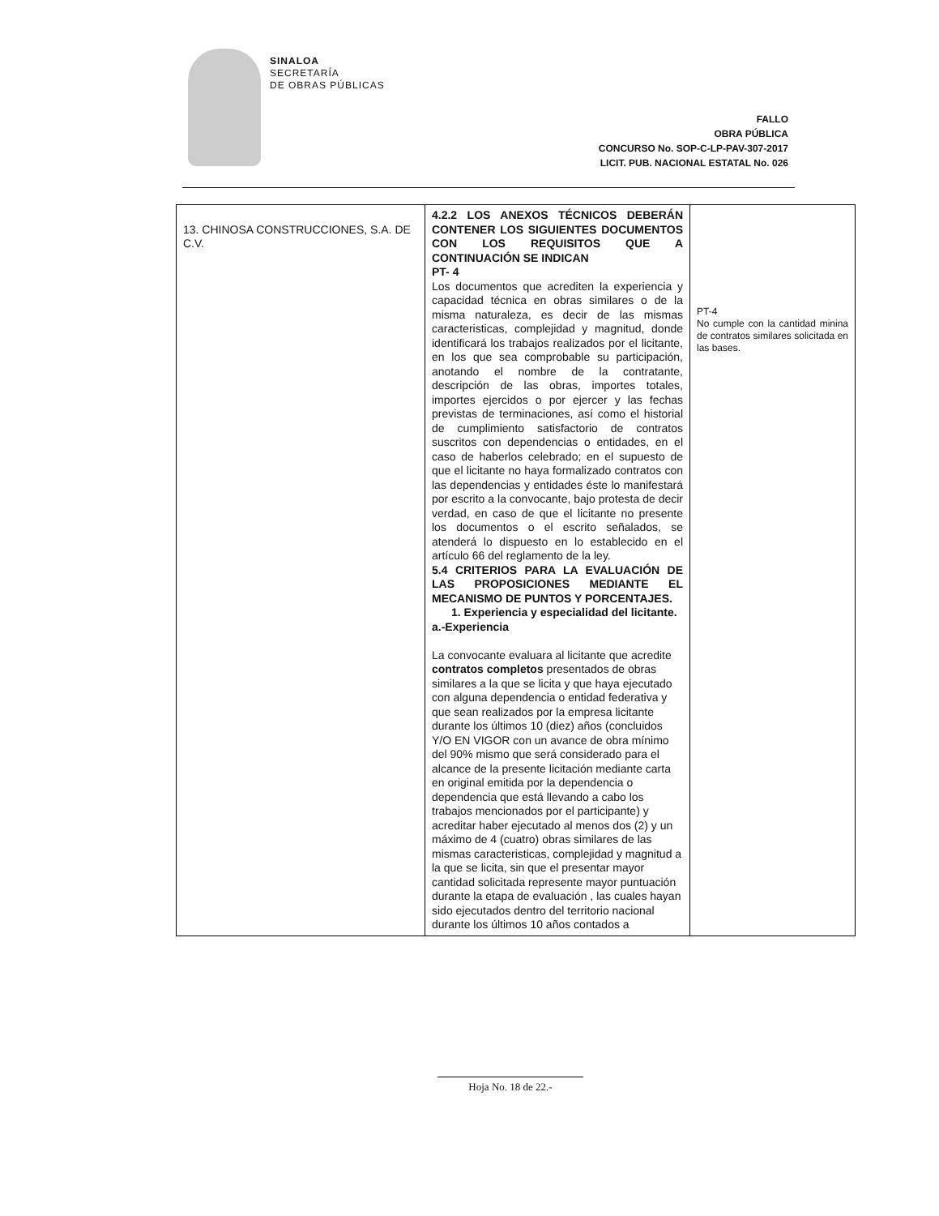SINALOA
SECRETARÍA
DE OBRAS PÚBLICAS
FALLO
OBRA PÚBLICA
CONCURSO No. SOP-C-LP-PAV-307-2017
LICIT. PUB. NACIONAL ESTATAL No. 026
| 13. CHINOSA CONSTRUCCIONES, S.A. DE C.V. | 4.2.2 LOS ANEXOS TÉCNICOS DEBERÁN CONTENER LOS SIGUIENTES DOCUMENTOS CON LOS REQUISITOS QUE A CONTINUACIÓN SE INDICAN PT- 4 Los documentos que acrediten la experiencia y capacidad técnica en obras similares o de la misma naturaleza, es decir de las mismas caracteristicas, complejidad y magnitud, donde identificará los trabajos realizados por el licitante, en los que sea comprobable su participación, anotando el nombre de la contratante, descripción de las obras, importes totales, importes ejercidos o por ejercer y las fechas previstas de terminaciones, así como el historial de cumplimiento satisfactorio de contratos suscritos con dependencias o entidades, en el caso de haberlos celebrado; en el supuesto de que el licitante no haya formalizado contratos con las dependencias y entidades éste lo manifestará por escrito a la convocante, bajo protesta de decir verdad, en caso de que el licitante no presente los documentos o el escrito señalados, se atenderá lo dispuesto en lo establecido en el artículo 66 del reglamento de la ley. 5.4 CRITERIOS PARA LA EVALUACIÓN DE LAS PROPOSICIONES MEDIANTE EL MECANISMO DE PUNTOS Y PORCENTAJES. 1. Experiencia y especialidad del licitante. a.-Experiencia La convocante evaluara al licitante que acredite contratos completos presentados de obras similares a la que se licita y que haya ejecutado con alguna dependencia o entidad federativa y que sean realizados por la empresa licitante durante los últimos 10 (diez) años (concluidos Y/O EN VIGOR con un avance de obra mínimo del 90% mismo que será considerado para el alcance de la presente licitación mediante carta en original emitida por la dependencia o dependencia que está llevando a cabo los trabajos mencionados por el participante) y acreditar haber ejecutado al menos dos (2) y un máximo de 4 (cuatro) obras similares de las mismas caracteristicas, complejidad y magnitud a la que se licita, sin que el presentar mayor cantidad solicitada represente mayor puntuación durante la etapa de evaluación , las cuales hayan sido ejecutados dentro del territorio nacional durante los últimos 10 años contados a | PT-4 No cumple con la cantidad minina de contratos similares solicitada en las bases. |
Hoja No. 18 de 22.-